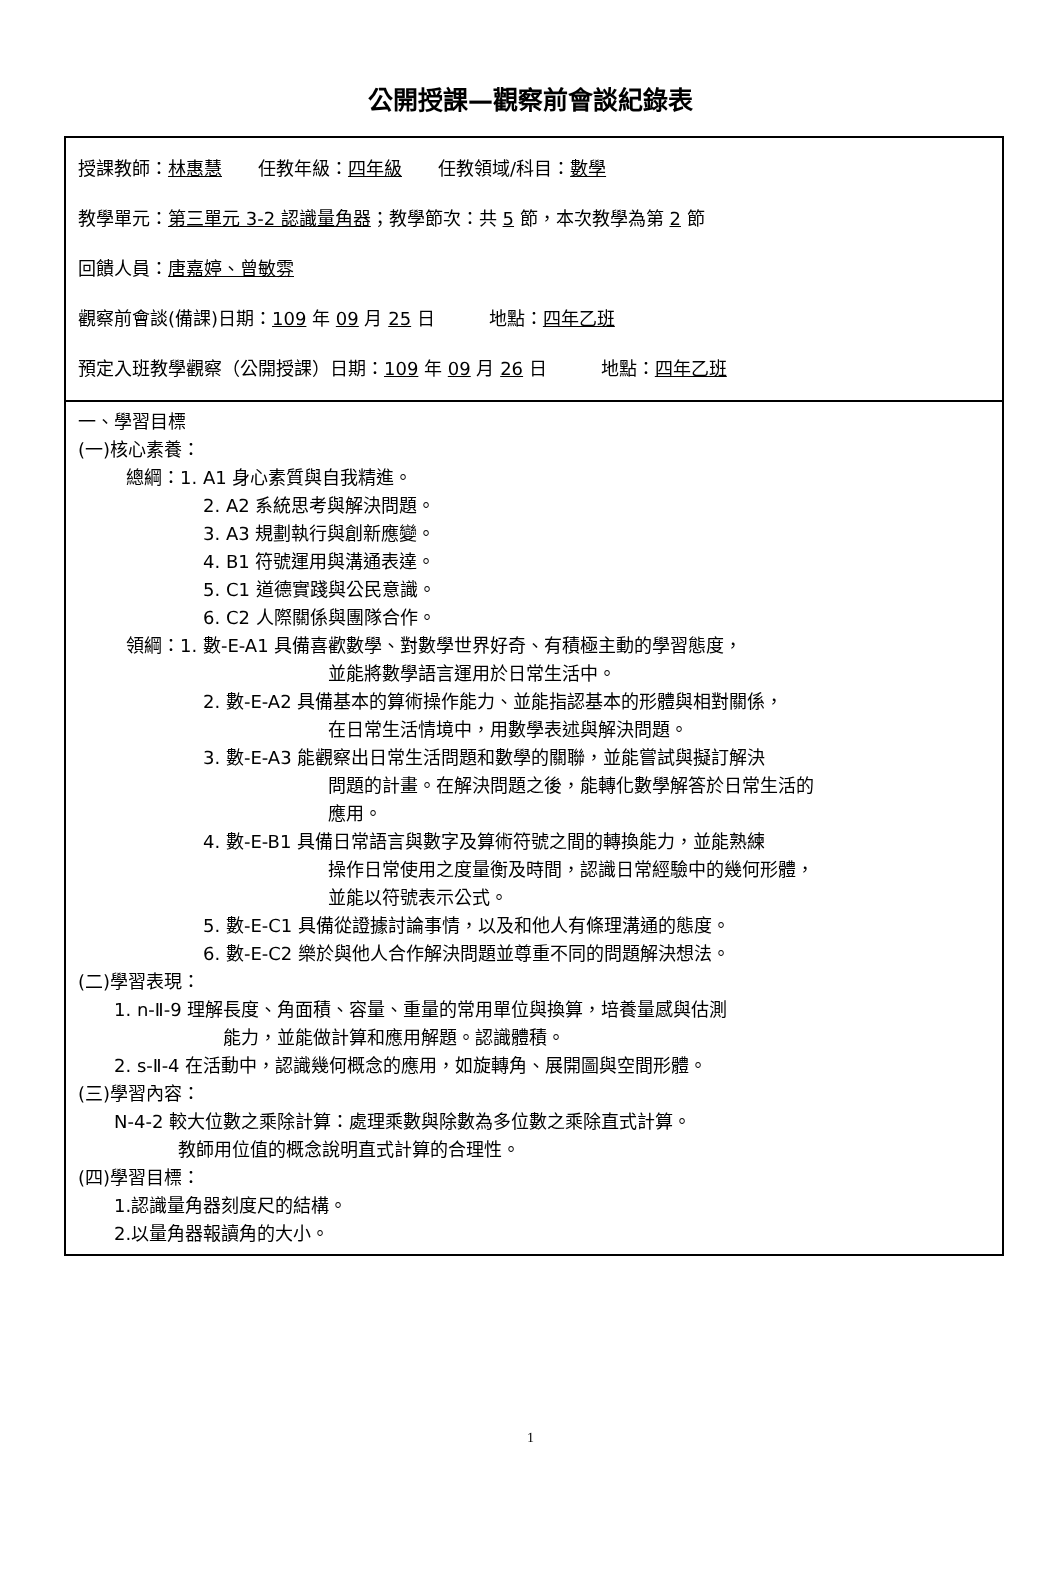公開授課—觀察前會談紀錄表
| 授課教師： 林惠慧 任教年級： 四年級 任教領域/科目： 數學 教學單元： 第三單元 3-2 認識量角器 ；教學節次：共 5 節，本次教學為第 2 節 回饋人員： 唐嘉婷、曾敏雰 觀察前會談(備課)日期： 109 年 09 月 25 日 地點： 四年乙班 預定入班教學觀察（公開授課）日期： 109 年 09 月 26 日 地點： 四年乙班 |
| 一、學習目標 (一)核心素養： 總綱：1. A1 身心素質與自我精進。 2. A2 系統思考與解決問題。 3. A3 規劃執行與創新應變。 4. B1 符號運用與溝通表達。 5. C1 道德實踐與公民意識。 6. C2 人際關係與團隊合作。 領綱：1. 數-E-A1 具備喜歡數學、對數學世界好奇、有積極主動的學習態度， 並能將數學語言運用於日常生活中。 2. 數-E-A2 具備基本的算術操作能力、並能指認基本的形體與相對關係， 在日常生活情境中，用數學表述與解決問題。 3. 數-E-A3 能觀察出日常生活問題和數學的關聯，並能嘗試與擬訂解決 問題的計畫。在解決問題之後，能轉化數學解答於日常生活的 應用。 4. 數-E-B1 具備日常語言與數字及算術符號之間的轉換能力，並能熟練 操作日常使用之度量衡及時間，認識日常經驗中的幾何形體， 並能以符號表示公式。 5. 數-E-C1 具備從證據討論事情，以及和他人有條理溝通的態度。 6. 數-E-C2 樂於與他人合作解決問題並尊重不同的問題解決想法。 (二)學習表現： 1. n-Ⅱ-9 理解長度、角面積、容量、重量的常用單位與換算，培養量感與估測 能力，並能做計算和應用解題。認識體積。 2. s-Ⅱ-4 在活動中，認識幾何概念的應用，如旋轉角、展開圖與空間形體。 (三)學習內容： N-4-2 較大位數之乘除計算：處理乘數與除數為多位數之乘除直式計算。 教師用位值的概念說明直式計算的合理性。 (四)學習目標： 1.認識量角器刻度尺的結構。 2.以量角器報讀角的大小。 |
1